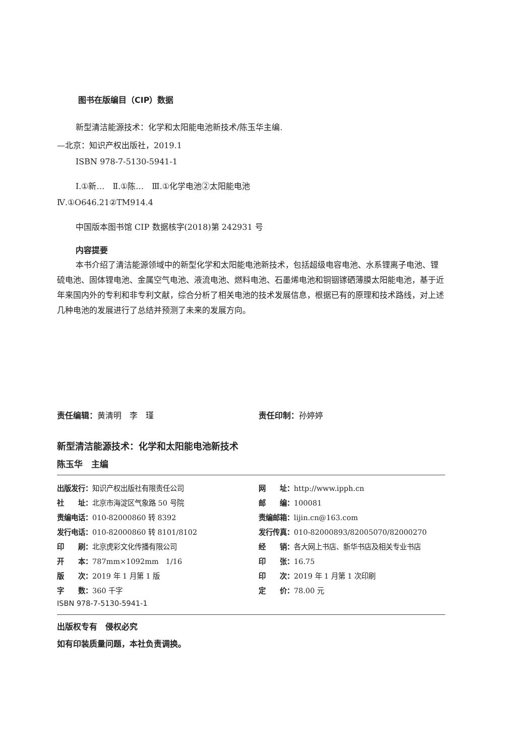图书在版编目（CIP）数据
新型清洁能源技术：化学和太阳能电池新技术/陈玉华主编.
—北京：知识产权出版社，2019.1
ISBN 978-7-5130-5941-1
Ⅰ.①新…　Ⅱ.①陈…　Ⅲ.①化学电池②太阳能电池
Ⅳ.①O646.21②TM914.4
中国版本图书馆 CIP 数据核字(2018)第 242931 号
内容提要
本书介绍了清洁能源领域中的新型化学和太阳能电池新技术，包括超级电容电池、水系锂离子电池、锂硫电池、固体锂电池、金属空气电池、液流电池、燃料电池、石墨烯电池和铜铟镓硒薄膜太阳能电池，基于近年来国内外的专利和非专利文献，综合分析了相关电池的技术发展信息，根据已有的原理和技术路线，对上述几种电池的发展进行了总结并预测了未来的发展方向。
责任编辑：黄清明　李　瑾 责任印制：孙婷婷
新型清洁能源技术：化学和太阳能电池新技术
陈玉华　主编
| 出版发行： 知识产权出版社有限责任公司 | 网 址： http://www.ipph.cn |
| 社 址： 北京市海淀区气象路 50 号院 | 邮 编： 100081 |
| 责编电话： 010-82000860 转 8392 | 责编邮箱： lijin.cn@163.com |
| 发行电话： 010-82000860 转 8101/8102 | 发行传真： 010-82000893/82005070/82000270 |
| 印 刷： 北京虎彩文化传播有限公司 | 经 销： 各大网上书店、新华书店及相关专业书店 |
| 开 本： 787mm×1092mm 1/16 | 印 张： 16.75 |
| 版 次： 2019 年 1 月第 1 版 | 印 次： 2019 年 1 月第 1 次印刷 |
| 字 数： 360 千字 | 定 价： 78.00 元 |
| ISBN 978-7-5130-5941-1 | |
出版权专有　侵权必究
如有印装质量问题，本社负责调换。